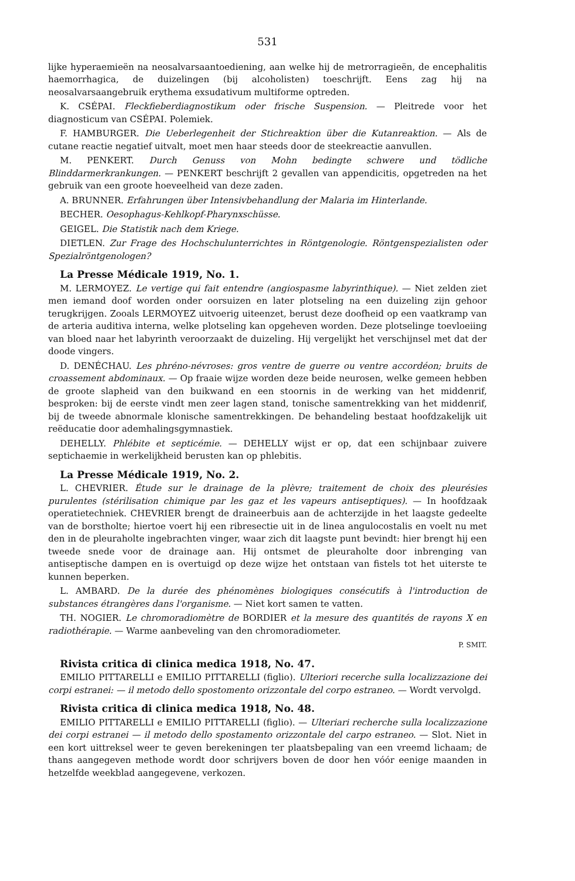531
lijke hyperaemieën na neosalvarsaantoediening, aan welke hij de metrorragieën, de encephalitis haemorrhagica, de duizelingen (bij alcoholisten) toeschrijft. Eens zag hij na neosalvarsaangebruik erythema exsudativum multiforme optreden.
K. CSÉPAI. Fleckfieberdiagnostikum oder frische Suspension. — Pleitrede voor het diagnosticum van CSÉPAI. Polemiek.
F. HAMBURGER. Die Ueberlegenheit der Stichreaktion über die Kutanreaktion. — Als de cutane reactie negatief uitvalt, moet men haar steeds door de steekreactie aanvullen.
M. PENKERT. Durch Genuss von Mohn bedingte schwere und tödliche Blinddarmerkrankungen. — PENKERT beschrijft 2 gevallen van appendicitis, opgetreden na het gebruik van een groote hoeveelheid van deze zaden.
A. BRUNNER. Erfahrungen über Intensivbehandlung der Malaria im Hinterlande.
BECHER. Oesophagus-Kehlkopf-Pharynxschüsse.
GEIGEL. Die Statistik nach dem Kriege.
DIETLEN. Zur Frage des Hochschulunterrichtes in Röntgenologie. Röntgenspezialisten oder Spezialröntgenologen?
La Presse Médicale 1919, No. 1.
M. LERMOYEZ. Le vertige qui fait entendre (angiospasme labyrinthique). — Niet zelden ziet men iemand doof worden onder oorsuizen en later plotseling na een duizeling zijn gehoor terugkrijgen. Zooals LERMOYEZ uitvoerig uiteenzet, berust deze doofheid op een vaatkramp van de arteria auditiva interna, welke plotseling kan opgeheven worden. Deze plotselinge toevloeiing van bloed naar het labyrinth veroorzaakt de duizeling. Hij vergelijkt het verschijnsel met dat der doode vingers.
D. DENÉCHAU. Les phréno-névroses: gros ventre de guerre ou ventre accordéon; bruits de croassement abdominaux. — Op fraaie wijze worden deze beide neurosen, welke gemeen hebben de groote slapheid van den buikwand en een stoornis in de werking van het middenrif, besproken: bij de eerste vindt men zeer lagen stand, tonische samentrekking van het middenrif, bij de tweede abnormale klonische samentrekkingen. De behandeling bestaat hoofdzakelijk uit reëducatie door ademhalingsgymnastiek.
DEHELLY. Phlébite et septicémie. — DEHELLY wijst er op, dat een schijnbaar zuivere septichaemie in werkelijkheid berusten kan op phlebitis.
La Presse Médicale 1919, No. 2.
L. CHEVRIER. Étude sur le drainage de la plèvre; traitement de choix des pleurésies purulentes (stérilisation chimique par les gaz et les vapeurs antiseptiques). — In hoofdzaak operatietechniek. CHEVRIER brengt de draineerbuis aan de achterzijde in het laagste gedeelte van de borstholte; hiertoe voert hij een ribresectie uit in de linea angulocostalis en voelt nu met den in de pleuraholte ingebrachten vinger, waar zich dit laagste punt bevindt: hier brengt hij een tweede snede voor de drainage aan. Hij ontsmet de pleuraholte door inbrenging van antiseptische dampen en is overtuigd op deze wijze het ontstaan van fistels tot het uiterste te kunnen beperken.
L. AMBARD. De la durée des phénomènes biologiques consécutifs à l'introduction de substances étrangères dans l'organisme. — Niet kort samen te vatten.
TH. NOGIER. Le chromoradiomètre de BORDIER et la mesure des quantités de rayons X en radiothérapie. — Warme aanbeveling van den chromoradiometer.
P. SMIT.
Rivista critica di clinica medica 1918, No. 47.
EMILIO PITTARELLI e EMILIO PITTARELLI (figlio). Ulteriori recerche sulla localizzazione dei corpi estranei: — il metodo dello spostomento orizzontale del corpo estraneo. — Wordt vervolgd.
Rivista critica di clinica medica 1918, No. 48.
EMILIO PITTARELLI e EMILIO PITTARELLI (figlio). — Ulteriari recherche sulla localizzazione dei corpi estranei — il metodo dello spostamento orizzontale del carpo estraneo. — Slot. Niet in een kort uittreksel weer te geven berekeningen ter plaatsbepaling van een vreemd lichaam; de thans aangegeven methode wordt door schrijvers boven de door hen vóór eenige maanden in hetzelfde weekblad aangegevene, verkozen.